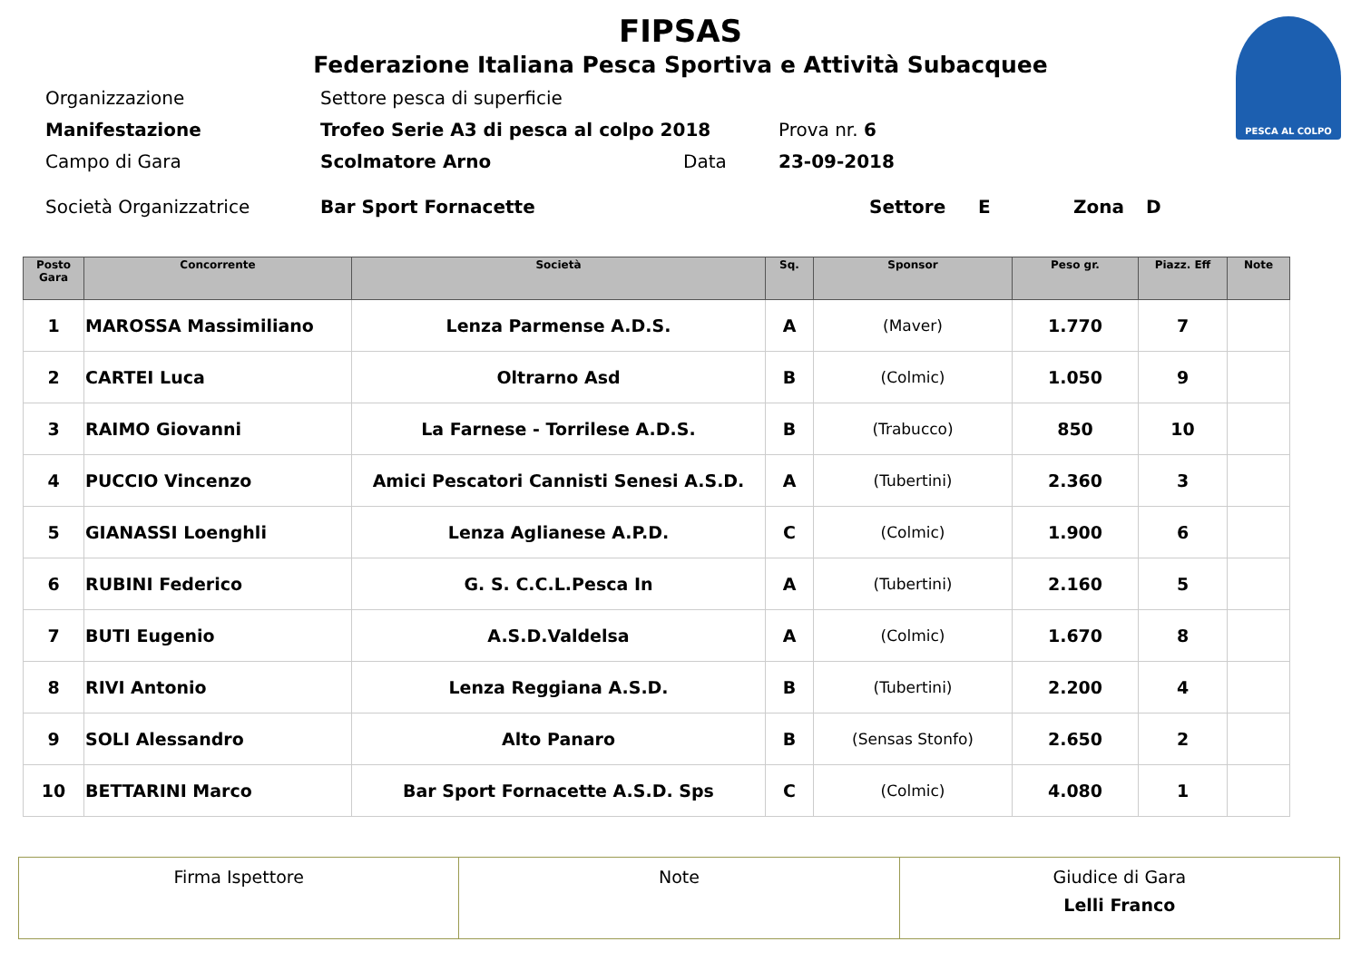PESCA AL COLPO
FIPSAS
Federazione Italiana Pesca Sportiva e Attività Subacquee
Organizzazione Settore pesca di superficie
Manifestazione Trofeo Serie A3 di pesca al colpo 2018 Prova nr. 6
Campo di Gara Scolmatore Arno Data 23-09-2018
Società Organizzatrice Bar Sport Fornacette Settore E Zona D
| Posto Gara | Concorrente | Società | Sq. | Sponsor | Peso gr. | Piazz. Eff | Note |
| --- | --- | --- | --- | --- | --- | --- | --- |
| 1 | MAROSSA Massimiliano | Lenza Parmense A.D.S. | A | (Maver) | 1.770 | 7 | |
| 2 | CARTEI Luca | Oltrarno Asd | B | (Colmic) | 1.050 | 9 | |
| 3 | RAIMO Giovanni | La Farnese - Torrilese A.D.S. | B | (Trabucco) | 850 | 10 | |
| 4 | PUCCIO Vincenzo | Amici Pescatori Cannisti Senesi A.S.D. | A | (Tubertini) | 2.360 | 3 | |
| 5 | GIANASSI Loenghli | Lenza Aglianese A.P.D. | C | (Colmic) | 1.900 | 6 | |
| 6 | RUBINI Federico | G. S. C.C.L.Pesca In | A | (Tubertini) | 2.160 | 5 | |
| 7 | BUTI Eugenio | A.S.D.Valdelsa | A | (Colmic) | 1.670 | 8 | |
| 8 | RIVI Antonio | Lenza Reggiana A.S.D. | B | (Tubertini) | 2.200 | 4 | |
| 9 | SOLI Alessandro | Alto Panaro | B | (Sensas Stonfo) | 2.650 | 2 | |
| 10 | BETTARINI Marco | Bar Sport Fornacette A.S.D. Sps | C | (Colmic) | 4.080 | 1 | |
| Firma Ispettore | Note | Giudice di Gara Lelli Franco |